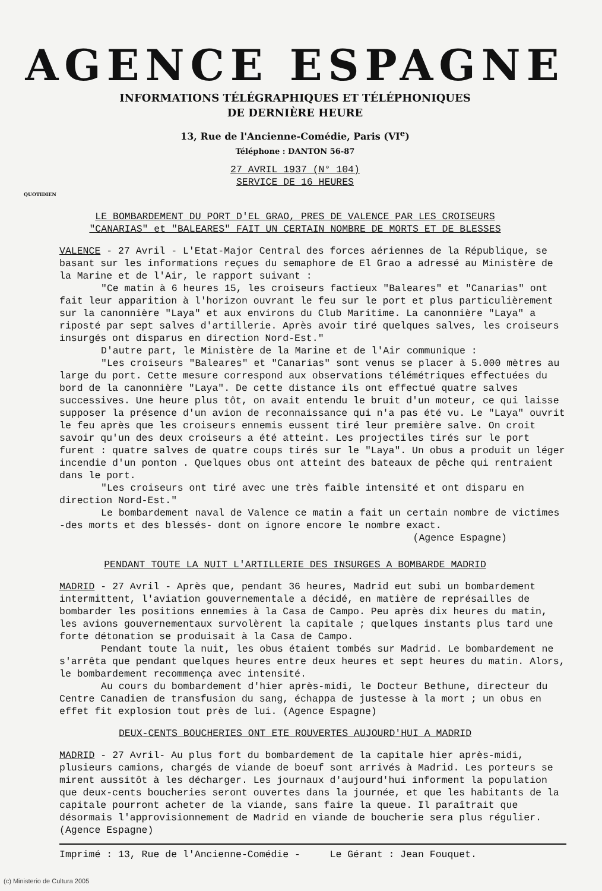AGENCE ESPAGNE
INFORMATIONS TÉLÉGRAPHIQUES ET TÉLÉPHONIQUES
DE DERNIÈRE HEURE
13, Rue de l'Ancienne-Comédie, Paris (VI<sup>e</sup>)
Téléphone : DANTON 56-87
27 AVRIL 1937 (N° 104)
SERVICE DE 16 HEURES
QUOTIDIEN
LE BOMBARDEMENT DU PORT D'EL GRAO, PRES DE VALENCE PAR LES CROISEURS
"CANARIAS" et "BALEARES" FAIT UN CERTAIN NOMBRE DE MORTS ET DE BLESSES
VALENCE - 27 Avril - L'Etat-Major Central des forces aériennes de la République, se basant sur les informations reçues du semaphore de El Grao a adressé au Ministère de la Marine et de l'Air, le rapport suivant :
"Ce matin à 6 heures 15, les croiseurs factieux "Baleares" et "Canarias" ont fait leur apparition à l'horizon ouvrant le feu sur le port et plus particulièrement sur la canonnière "Laya" et aux environs du Club Maritime. La canonnière "Laya" a riposté par sept salves d'artillerie. Après avoir tiré quelques salves, les croiseurs insurgés ont disparus en direction Nord-Est."
D'autre part, le Ministère de la Marine et de l'Air communique :
"Les croiseurs "Baleares" et "Canarias" sont venus se placer à 5.000 mètres au large du port. Cette mesure correspond aux observations télémétriques effectuées du bord de la canonnière "Laya". De cette distance ils ont effectué quatre salves successives. Une heure plus tôt, on avait entendu le bruit d'un moteur, ce qui laisse supposer la présence d'un avion de reconnaissance qui n'a pas été vu. Le "Laya" ouvrit le feu après que les croiseurs ennemis eussent tiré leur première salve. On croit savoir qu'un des deux croiseurs a été atteint. Les projectiles tirés sur le port furent : quatre salves de quatre coups tirés sur le "Laya". Un obus a produit un léger incendie d'un ponton . Quelques obus ont atteint des bateaux de pêche qui rentraient dans le port.
"Les croiseurs ont tiré avec une très faible intensité et ont disparu en direction Nord-Est."
Le bombardement naval de Valence ce matin a fait un certain nombre de victimes -des morts et des blessés- dont on ignore encore le nombre exact.
(Agence Espagne)
PENDANT TOUTE LA NUIT L'ARTILLERIE DES INSURGES A BOMBARDE MADRID
MADRID - 27 Avril - Après que, pendant 36 heures, Madrid eut subi un bombardement intermittent, l'aviation gouvernementale a décidé, en matière de représailles de bombarder les positions ennemies à la Casa de Campo. Peu après dix heures du matin, les avions gouvernementaux survolèrent la capitale ; quelques instants plus tard une forte détonation se produisait à la Casa de Campo.
Pendant toute la nuit, les obus étaient tombés sur Madrid. Le bombardement ne s'arrêta que pendant quelques heures entre deux heures et sept heures du matin. Alors, le bombardement recommença avec intensité.
Au cours du bombardement d'hier après-midi, le Docteur Bethune, directeur du Centre Canadien de transfusion du sang, échappa de justesse à la mort ; un obus en effet fit explosion tout près de lui. (Agence Espagne)
DEUX-CENTS BOUCHERIES ONT ETE ROUVERTES AUJOURD'HUI A MADRID
MADRID - 27 Avril- Au plus fort du bombardement de la capitale hier après-midi, plusieurs camions, chargés de viande de boeuf sont arrivés à Madrid. Les porteurs se mirent aussitôt à les décharger. Les journaux d'aujourd'hui informent la population que deux-cents boucheries seront ouvertes dans la journée, et que les habitants de la capitale pourront acheter de la viande, sans faire la queue. Il paraîtrait que désormais l'approvisionnement de Madrid en viande de boucherie sera plus régulier. (Agence Espagne)
Imprimé : 13, Rue de l'Ancienne-Comédie - Le Gérant : Jean Fouquet.
(c) Ministerio de Cultura 2005